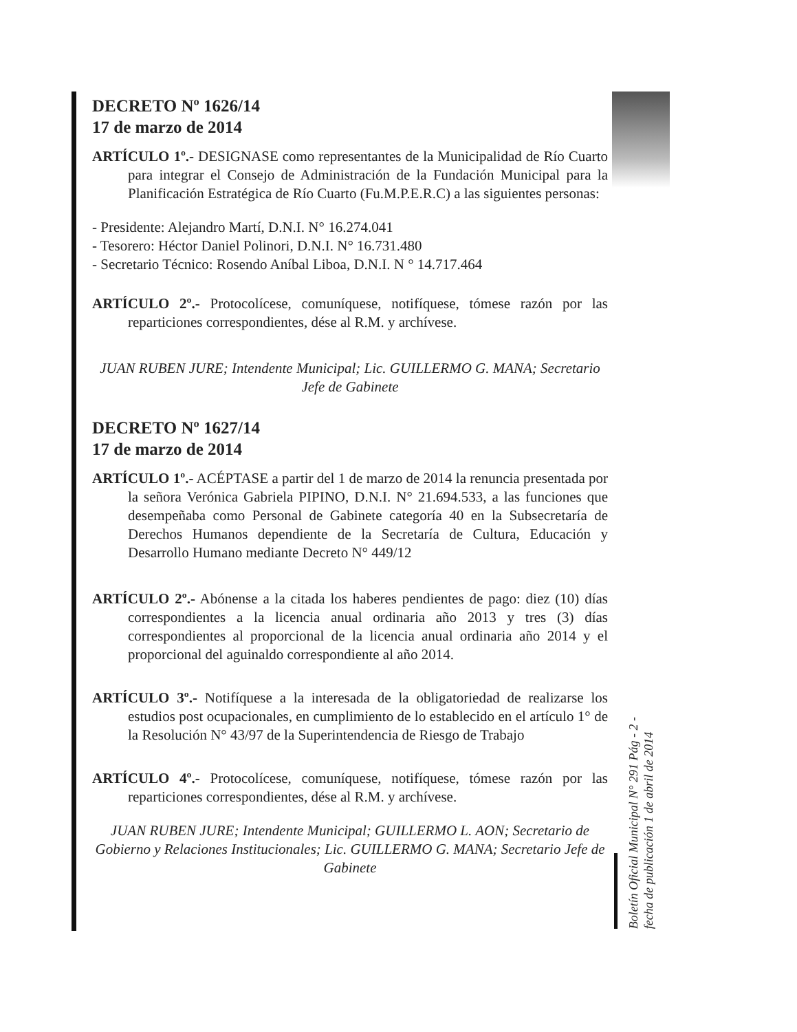DECRETO Nº 1626/14
17 de marzo de 2014
ARTÍCULO 1º.- DESIGNASE como representantes de la Municipalidad de Río Cuarto para integrar el Consejo de Administración de la Fundación Municipal para la Planificación Estratégica de Río Cuarto (Fu.M.P.E.R.C) a las siguientes personas:
- Presidente: Alejandro Martí, D.N.I. N° 16.274.041
- Tesorero: Héctor Daniel Polinori, D.N.I. N° 16.731.480
- Secretario Técnico: Rosendo Aníbal Liboa, D.N.I. N ° 14.717.464
ARTÍCULO 2º.- Protocolícese, comuníquese, notifíquese, tómese razón por las reparticiones correspondientes, dése al R.M. y archívese.
JUAN RUBEN JURE; Intendente Municipal; Lic. GUILLERMO G. MANA; Secretario Jefe de Gabinete
DECRETO Nº 1627/14
17 de marzo de 2014
ARTÍCULO 1º.- ACÉPTASE a partir del 1 de marzo de 2014 la renuncia presentada por la señora Verónica Gabriela PIPINO, D.N.I. N° 21.694.533, a las funciones que desempeñaba como Personal de Gabinete categoría 40 en la Subsecretaría de Derechos Humanos dependiente de la Secretaría de Cultura, Educación y Desarrollo Humano mediante Decreto N° 449/12
ARTÍCULO 2º.- Abónense a la citada los haberes pendientes de pago: diez (10) días correspondientes a la licencia anual ordinaria año 2013 y tres (3) días correspondientes al proporcional de la licencia anual ordinaria año 2014 y el proporcional del aguinaldo correspondiente al año 2014.
ARTÍCULO 3º.- Notifíquese a la interesada de la obligatoriedad de realizarse los estudios post ocupacionales, en cumplimiento de lo establecido en el artículo 1° de la Resolución N° 43/97 de la Superintendencia de Riesgo de Trabajo
ARTÍCULO 4º.- Protocolícese, comuníquese, notifíquese, tómese razón por las reparticiones correspondientes, dése al R.M. y archívese.
JUAN RUBEN JURE; Intendente Municipal; GUILLERMO L. AON; Secretario de Gobierno y Relaciones Institucionales; Lic. GUILLERMO G. MANA; Secretario Jefe de Gabinete
Boletín Oficial Municipal N° 291 Pág - 2 -
fecha de publicación 1 de abril de 2014